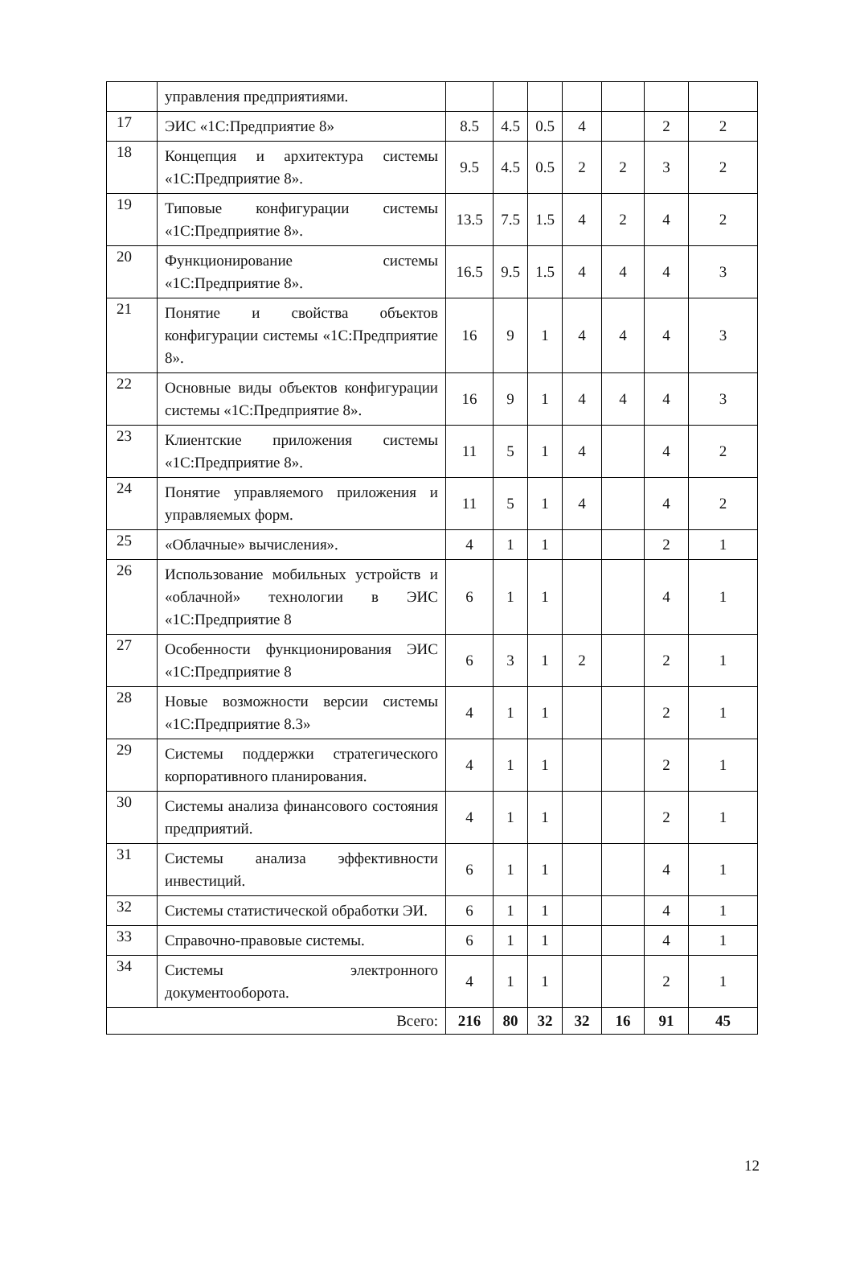| | управления предприятиями. | | | | | | | |
| 17 | ЭИС «1С:Предприятие 8» | 8.5 | 4.5 | 0.5 | 4 | | 2 | 2 |
| 18 | Концепция и архитектура системы «1С:Предприятие 8». | 9.5 | 4.5 | 0.5 | 2 | 2 | 3 | 2 |
| 19 | Типовые конфигурации системы «1С:Предприятие 8». | 13.5 | 7.5 | 1.5 | 4 | 2 | 4 | 2 |
| 20 | Функционирование системы «1С:Предприятие 8». | 16.5 | 9.5 | 1.5 | 4 | 4 | 4 | 3 |
| 21 | Понятие и свойства объектов конфигурации системы «1С:Предприятие 8». | 16 | 9 | 1 | 4 | 4 | 4 | 3 |
| 22 | Основные виды объектов конфигурации системы «1С:Предприятие 8». | 16 | 9 | 1 | 4 | 4 | 4 | 3 |
| 23 | Клиентские приложения системы «1С:Предприятие 8». | 11 | 5 | 1 | 4 | | 4 | 2 |
| 24 | Понятие управляемого приложения и управляемых форм. | 11 | 5 | 1 | 4 | | 4 | 2 |
| 25 | «Облачные» вычисления». | 4 | 1 | 1 | | | 2 | 1 |
| 26 | Использование мобильных устройств и «облачной» технологии в ЭИС «1С:Предприятие 8 | 6 | 1 | 1 | | | 4 | 1 |
| 27 | Особенности функционирования ЭИС «1С:Предприятие 8 | 6 | 3 | 1 | 2 | | 2 | 1 |
| 28 | Новые возможности версии системы «1С:Предприятие 8.3» | 4 | 1 | 1 | | | 2 | 1 |
| 29 | Системы поддержки стратегического корпоративного планирования. | 4 | 1 | 1 | | | 2 | 1 |
| 30 | Системы анализа финансового состояния предприятий. | 4 | 1 | 1 | | | 2 | 1 |
| 31 | Системы анализа эффективности инвестиций. | 6 | 1 | 1 | | | 4 | 1 |
| 32 | Системы статистической обработки ЭИ. | 6 | 1 | 1 | | | 4 | 1 |
| 33 | Справочно-правовые системы. | 6 | 1 | 1 | | | 4 | 1 |
| 34 | Системы электронного документооборота. | 4 | 1 | 1 | | | 2 | 1 |
| Всего: | | 216 | 80 | 32 | 32 | 16 | 91 | 45 |
12